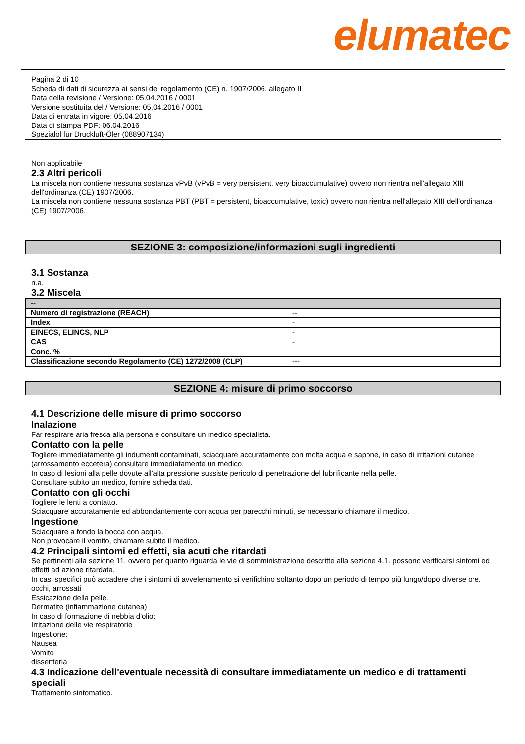elumatec
Pagina 2 di 10
Scheda di dati di sicurezza ai sensi del regolamento (CE) n. 1907/2006, allegato II
Data della revisione / Versione: 05.04.2016 / 0001
Versione sostituita del / Versione: 05.04.2016 / 0001
Data di entrata in vigore: 05.04.2016
Data di stampa PDF: 06.04.2016
Spezialöl für Druckluft-Öler (088907134)
Non applicabile
2.3 Altri pericoli
La miscela non contiene nessuna sostanza vPvB (vPvB = very persistent, very bioaccumulative) ovvero non rientra nell'allegato XIII dell'ordinanza (CE) 1907/2006.
La miscela non contiene nessuna sostanza PBT (PBT = persistent, bioaccumulative, toxic) ovvero non rientra nell'allegato XIII dell'ordinanza (CE) 1907/2006.
SEZIONE 3: composizione/informazioni sugli ingredienti
3.1 Sostanza
n.a.
3.2 Miscela
| -- | |
| --- | --- |
| Numero di registrazione (REACH) | -- |
| Index | - |
| EINECS, ELINCS, NLP | - |
| CAS | - |
| Conc. % | |
| Classificazione secondo Regolamento (CE) 1272/2008 (CLP) | --- |
SEZIONE 4: misure di primo soccorso
4.1 Descrizione delle misure di primo soccorso
Inalazione
Far respirare aria fresca alla persona e consultare un medico specialista.
Contatto con la pelle
Togliere immediatamente gli indumenti contaminati, sciacquare accuratamente con molta acqua e sapone, in caso di irritazioni cutanee (arrossamento eccetera) consultare immediatamente un medico.
In caso di lesioni alla pelle dovute all'alta pressione sussiste pericolo di penetrazione del lubrificante nella pelle.
Consultare subito un medico, fornire scheda dati.
Contatto con gli occhi
Togliere le lenti a contatto.
Sciacquare accuratamente ed abbondantemente con acqua per parecchi minuti, se necessario chiamare il medico.
Ingestione
Sciacquare a fondo la bocca con acqua.
Non provocare il vomito, chiamare subito il medico.
4.2 Principali sintomi ed effetti, sia acuti che ritardati
Se pertinenti alla sezione 11. ovvero per quanto riguarda le vie di somministrazione descritte alla sezione 4.1. possono verificarsi sintomi ed effetti ad azione ritardata.
In casi specifici può accadere che i sintomi di avvelenamento si verifichino soltanto dopo un periodo di tempo più lungo/dopo diverse ore.
occhi, arrossati
Essicazione della pelle.
Dermatite (infiammazione cutanea)
In caso di formazione di nebbia d'olio:
Irritazione delle vie respiratorie
Ingestione:
Nausea
Vomito
dissenteria
4.3 Indicazione dell'eventuale necessità di consultare immediatamente un medico e di trattamenti speciali
Trattamento sintomatico.